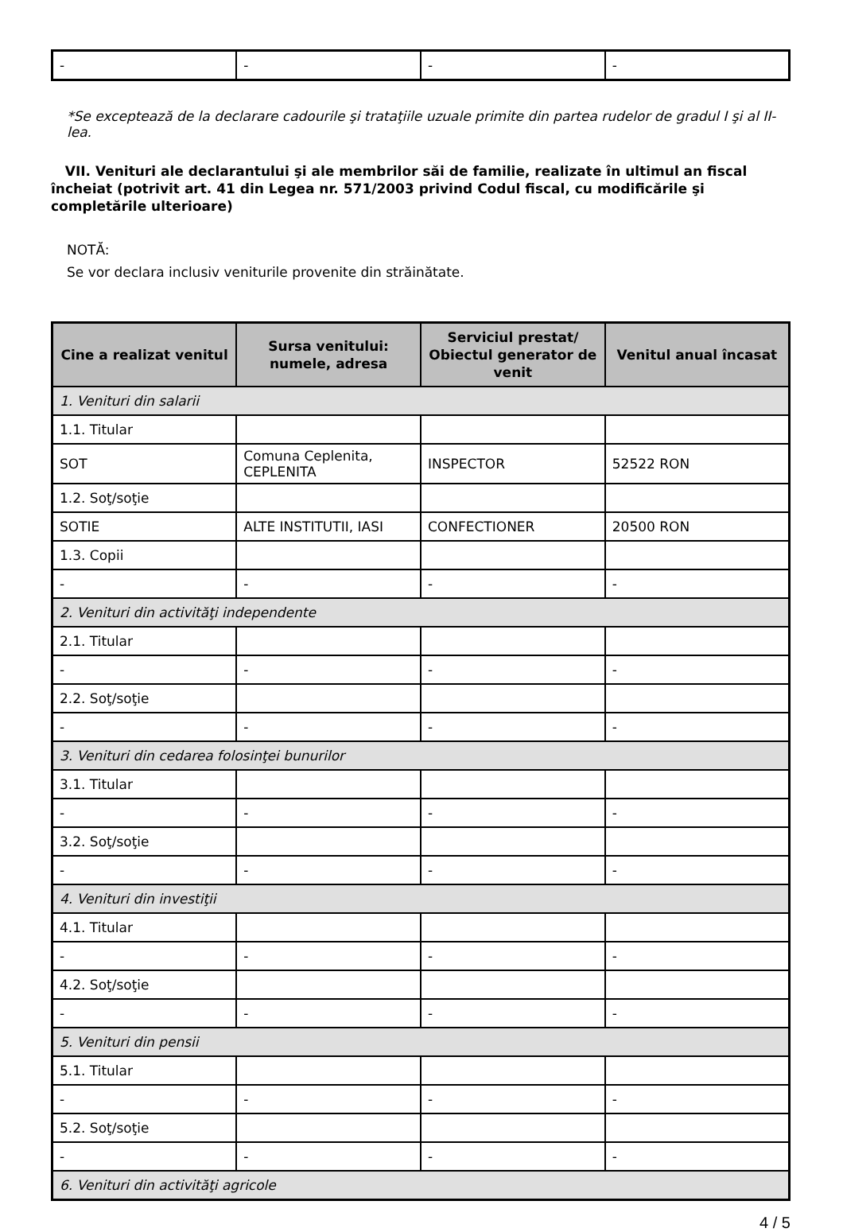| - | - | - | - |
*Se exceptează de la declarare cadourile şi trataţiile uzuale primite din partea rudelor de gradul I şi al II-lea.
VII. Venituri ale declarantului şi ale membrilor săi de familie, realizate în ultimul an fiscal încheiat (potrivit art. 41 din Legea nr. 571/2003 privind Codul fiscal, cu modificările şi completările ulterioare)
NOTĂ:
Se vor declara inclusiv veniturile provenite din străinătate.
| Cine a realizat venitul | Sursa venitului: numele, adresa | Serviciul prestat/ Obiectul generator de venit | Venitul anual încasat |
| --- | --- | --- | --- |
| 1. Venituri din salarii | | | |
| 1.1. Titular | | | |
| SOT | Comuna Ceplenita, CEPLENITA | INSPECTOR | 52522 RON |
| 1.2. Soţ/soţie | | | |
| SOTIE | ALTE INSTITUTII, IASI | CONFECTIONER | 20500 RON |
| 1.3. Copii | | | |
| - | - | - | - |
| 2. Venituri din activităţi independente | | | |
| 2.1. Titular | | | |
| - | - | - | - |
| 2.2. Soţ/soţie | | | |
| - | - | - | - |
| 3. Venituri din cedarea folosinţei bunurilor | | | |
| 3.1. Titular | | | |
| - | - | - | - |
| 3.2. Soţ/soţie | | | |
| - | - | - | - |
| 4. Venituri din investiţii | | | |
| 4.1. Titular | | | |
| - | - | - | - |
| 4.2. Soţ/soţie | | | |
| - | - | - | - |
| 5. Venituri din pensii | | | |
| 5.1. Titular | | | |
| - | - | - | - |
| 5.2. Soţ/soţie | | | |
| - | - | - | - |
| 6. Venituri din activităţi agricole | | | |
4 / 5